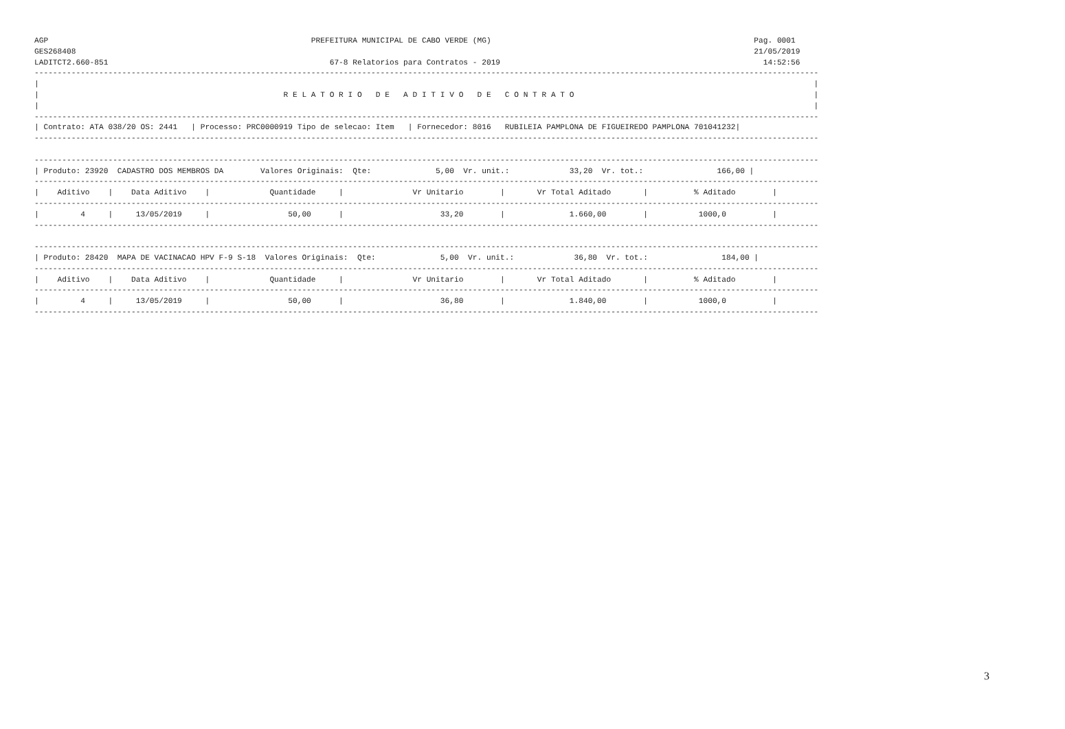AGP                                                         PREFEITURA MUNICIPAL DE CABO VERDE (MG)                                                         Pag. 0001
GES268408                                                                                                                                                   21/05/2019
LADITCT2.660-851                                                67-8 Relatorios para Contratos - 2019                                                         14:52:56
--------------------------------------------------------------------------------------------------------------------------------------------------------------------------
|                                                                                                                                                                        |
|                                                     R E L A T O R I O   D E   A D I T I V O   D E   C O N T R A T O                                                    |
|                                                                                                                                                                        |
--------------------------------------------------------------------------------------------------------------------------------------------------------------------------
| Contrato: ATA 038/20 OS: 2441   | Processo: PRC0000919 Tipo de selecao: Item   | Fornecedor: 8016   RUBILEIA PAMPLONA DE FIGUEIREDO PAMPLONA 701041232|
--------------------------------------------------------------------------------------------------------------------------------------------------------------------------

--------------------------------------------------------------------------------------------------------------------------------------------------------------------------
| Produto: 23920  CADASTRO DOS MEMBROS DA        Valores Originais:  Qte:              5,00  Vr. unit.:             33,20  Vr. tot.:                166,00 |
--------------------------------------------------------------------------------------------------------------------------------------------------------------------------
|    Aditivo    |    Data Aditivo    |             Quantidade     |               Vr Unitario        |       Vr Total Aditado       |          % Aditado        |
--------------------------------------------------------------------------------------------------------------------------------------------------------------------------
|         4     |     13/05/2019     |                 50,00      |                     33,20        |              1.660,00        |           1000,0          |
--------------------------------------------------------------------------------------------------------------------------------------------------------------------------

--------------------------------------------------------------------------------------------------------------------------------------------------------------------------
| Produto: 28420  MAPA DE VACINACAO HPV F-9 S-18  Valores Originais:  Qte:              5,00  Vr. unit.:             36,80  Vr. tot.:                184,00 |
--------------------------------------------------------------------------------------------------------------------------------------------------------------------------
|    Aditivo    |    Data Aditivo    |             Quantidade     |               Vr Unitario        |       Vr Total Aditado       |          % Aditado        |
--------------------------------------------------------------------------------------------------------------------------------------------------------------------------
|         4     |     13/05/2019     |                 50,00      |                     36,80        |              1.840,00        |           1000,0          |
--------------------------------------------------------------------------------------------------------------------------------------------------------------------------
3